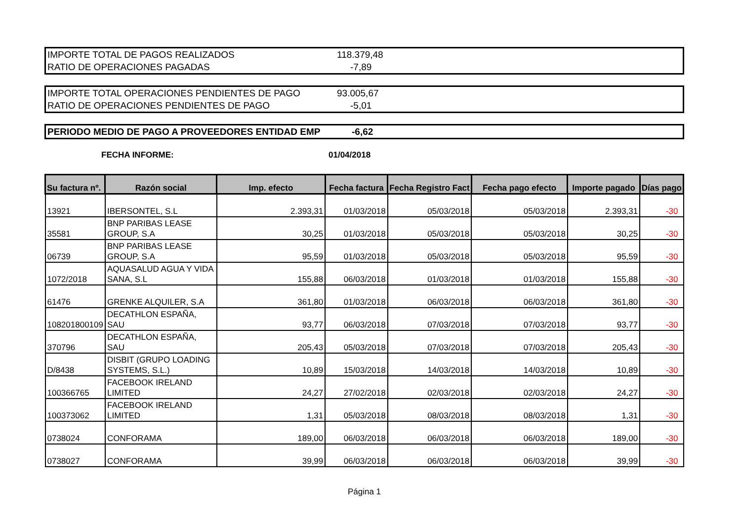| IMPORTE TOTAL DE PAGOS REALIZADOS | 118.379,48 |
| RATIO DE OPERACIONES PAGADAS | -7,89 |
| IMPORTE TOTAL OPERACIONES PENDIENTES DE PAGO | 93.005,67 |
| RATIO DE OPERACIONES PENDIENTES DE PAGO | -5,01 |
| PERIODO MEDIO DE PAGO A PROVEEDORES ENTIDAD EMP | -6,62 |
FECHA INFORME: 01/04/2018
| Su factura nº. | Razón social | Imp. efecto | Fecha factura | Fecha Registro Fact | Fecha pago efecto | Importe pagado | Días pago |
| --- | --- | --- | --- | --- | --- | --- | --- |
| 13921 | IBERSONTEL, S.L | 2.393,31 | 01/03/2018 | 05/03/2018 | 05/03/2018 | 2.393,31 | -30 |
| 35581 | BNP PARIBAS LEASE GROUP, S.A | 30,25 | 01/03/2018 | 05/03/2018 | 05/03/2018 | 30,25 | -30 |
| 06739 | BNP PARIBAS LEASE GROUP, S.A | 95,59 | 01/03/2018 | 05/03/2018 | 05/03/2018 | 95,59 | -30 |
| 1072/2018 | AQUASALUD AGUA Y VIDA SANA, S.L | 155,88 | 06/03/2018 | 01/03/2018 | 01/03/2018 | 155,88 | -30 |
| 61476 | GRENKE ALQUILER, S.A | 361,80 | 01/03/2018 | 06/03/2018 | 06/03/2018 | 361,80 | -30 |
| 108201800109 | DECATHLON ESPAÑA, SAU | 93,77 | 06/03/2018 | 07/03/2018 | 07/03/2018 | 93,77 | -30 |
| 370796 | DECATHLON ESPAÑA, SAU | 205,43 | 05/03/2018 | 07/03/2018 | 07/03/2018 | 205,43 | -30 |
| D/8438 | DISBIT (GRUPO LOADING SYSTEMS, S.L.) | 10,89 | 15/03/2018 | 14/03/2018 | 14/03/2018 | 10,89 | -30 |
| 100366765 | FACEBOOK IRELAND LIMITED | 24,27 | 27/02/2018 | 02/03/2018 | 02/03/2018 | 24,27 | -30 |
| 100373062 | FACEBOOK IRELAND LIMITED | 1,31 | 05/03/2018 | 08/03/2018 | 08/03/2018 | 1,31 | -30 |
| 0738024 | CONFORAMA | 189,00 | 06/03/2018 | 06/03/2018 | 06/03/2018 | 189,00 | -30 |
| 0738027 | CONFORAMA | 39,99 | 06/03/2018 | 06/03/2018 | 06/03/2018 | 39,99 | -30 |
Página 1